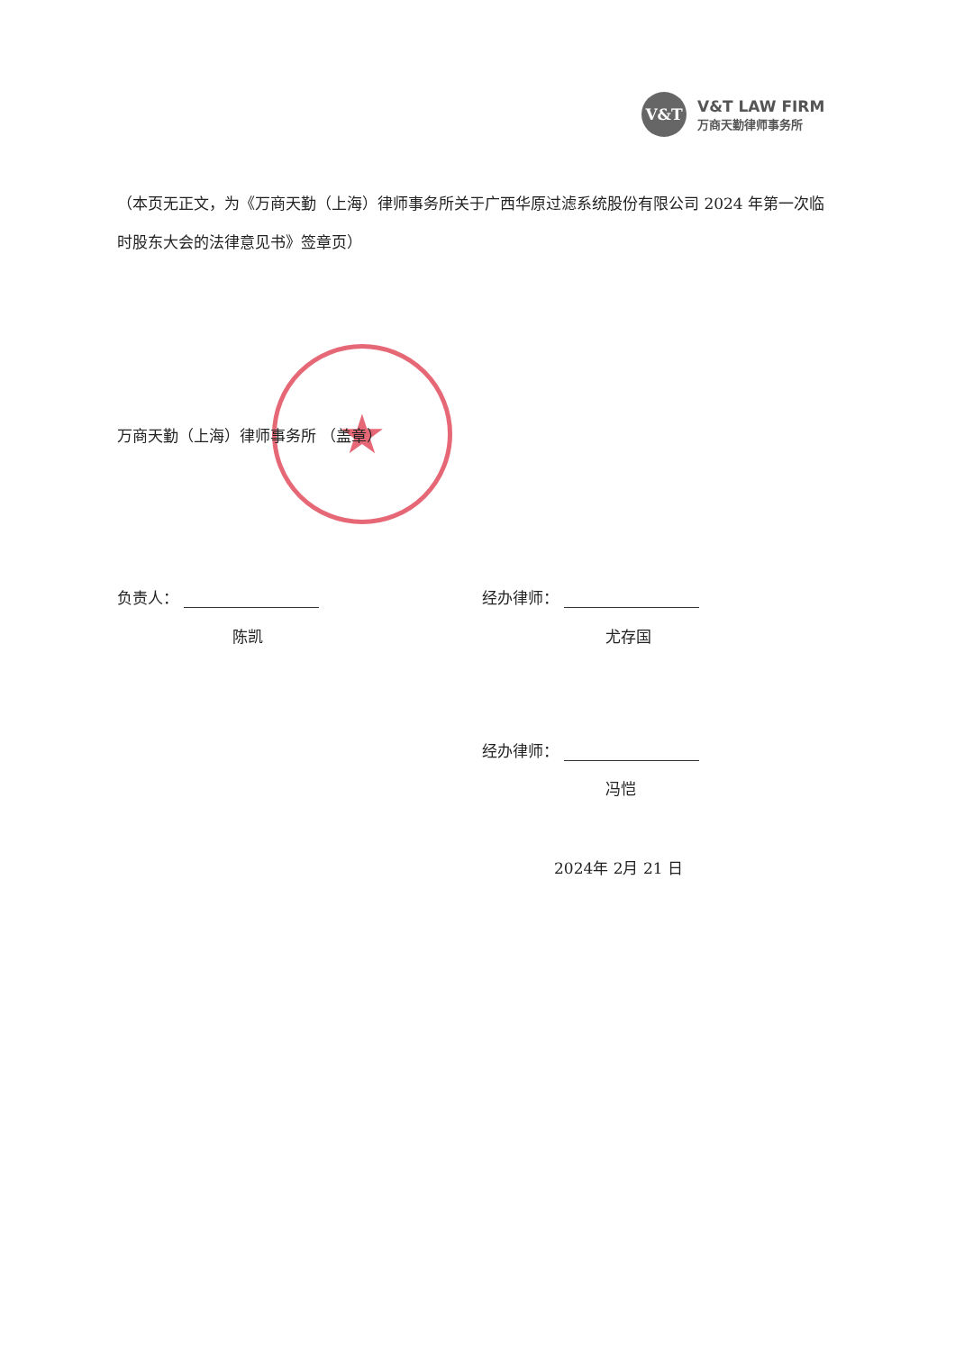V&T
V&T LAW FIRM
万商天勤律师事务所
（本页无正文，为《万商天勤（上海）律师事务所关于广西华原过滤系统股份有限公司 2024 年第一次临时股东大会的法律意见书》签章页）
★
万商天勤（上海）律师事务所 （盖章）
负责人：
陈凯
经办律师：
尤存国
经办律师：
冯恺
2024年 2月 21 日